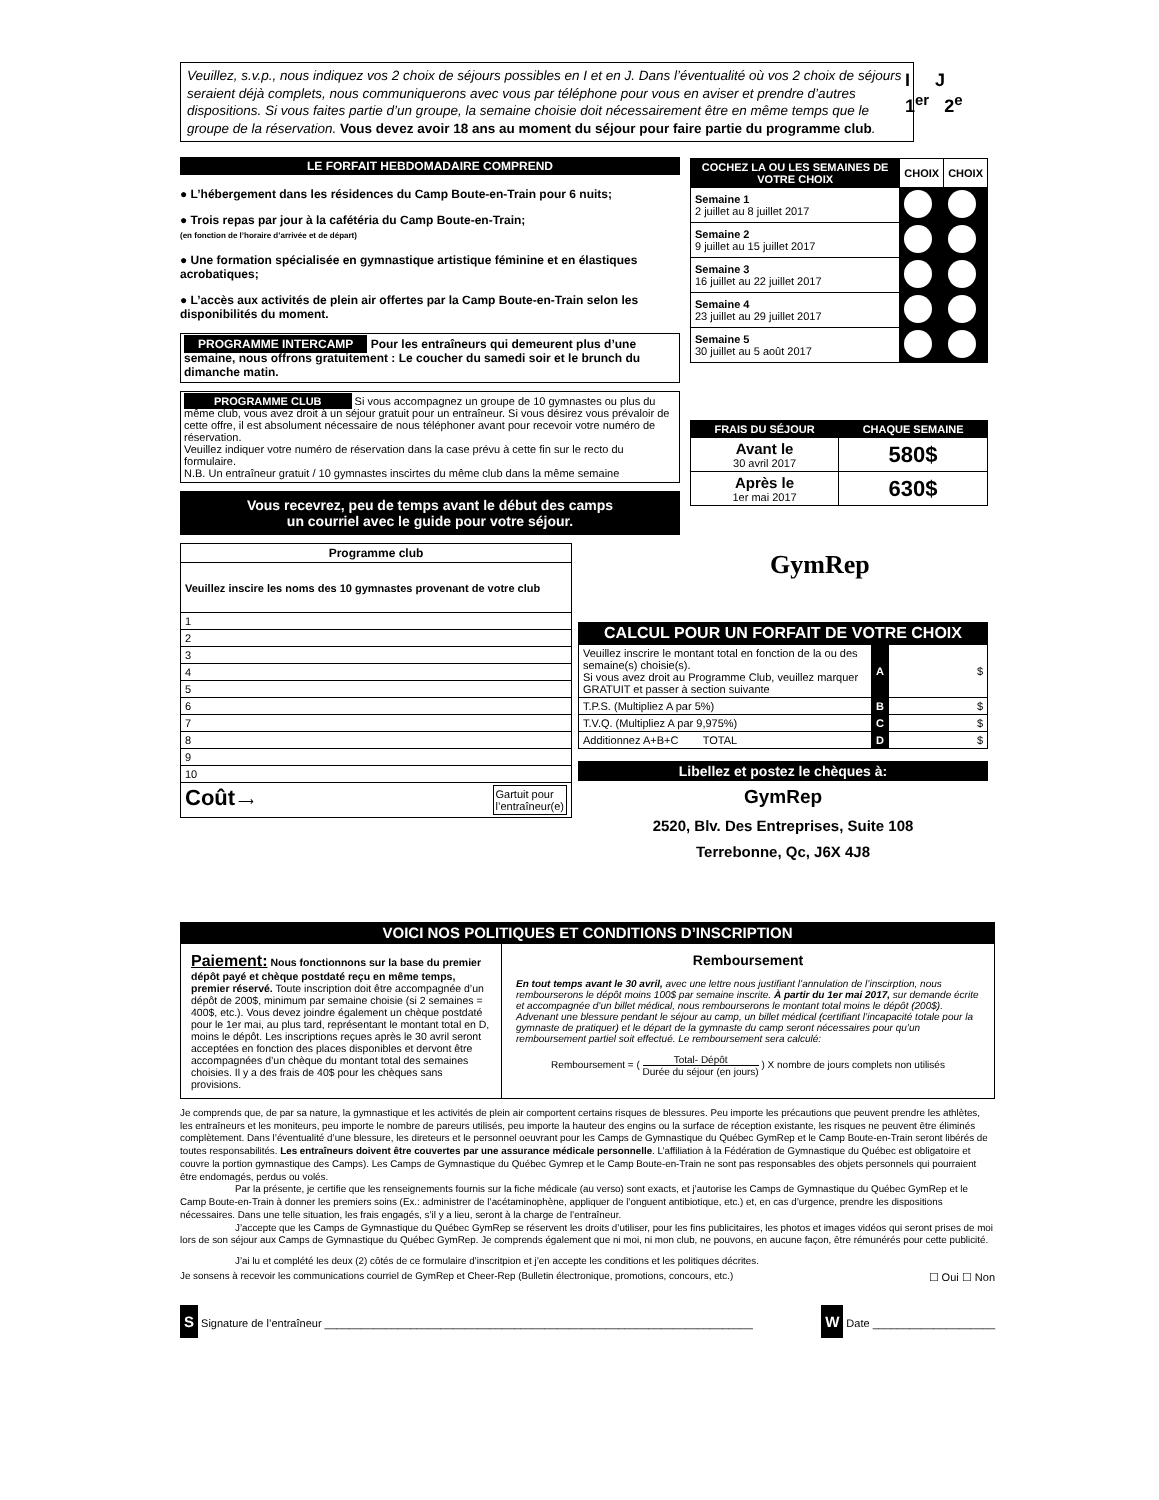Veuillez, s.v.p., nous indiquez vos 2 choix de séjours possibles en I et en J. Dans l’éventualité où vos 2 choix de séjours seraient déjà complets, nous communiquerons avec vous par téléphone pour vous en aviser et prendre d’autres dispositions. Si vous faites partie d’un groupe, la semaine choisie doit nécessairement être en même temps que le groupe de la réservation. Vous devez avoir 18 ans au moment du séjour pour faire partie du programme club.
I J
1<sup>er</sup> 2<sup>e</sup>
LE FORFAIT HEBDOMADAIRE COMPREND
● L’hébergement dans les résidences du Camp Boute-en-Train pour 6 nuits;
● Trois repas par jour à la cafétéria du Camp Boute-en-Train;
(en fonction de l’horaire d’arrivée et de départ)
● Une formation spécialisée en gymnastique artistique féminine et en élastiques acrobatiques;
● L’accès aux activités de plein air offertes par la Camp Boute-en-Train selon les disponibilités du moment.
PROGRAMME INTERCAMP Pour les entraîneurs qui demeurent plus d’une semaine, nous offrons gratuitement : Le coucher du samedi soir et le brunch du dimanche matin.
PROGRAMME CLUB Si vous accompagnez un groupe de 10 gymnastes ou plus du même club, vous avez droit à un séjour gratuit pour un entraîneur. Si vous désirez vous prévaloir de cette offre, il est absolument nécessaire de nous téléphoner avant pour recevoir votre numéro de réservation.
Veuillez indiquer votre numéro de réservation dans la case prévu à cette fin sur le recto du formulaire.
N.B. Un entraîneur gratuit / 10 gymnastes inscirtes du même club dans la même semaine
Vous recevrez, peu de temps avant le début des camps
un courriel avec le guide pour votre séjour.
| COCHEZ LA OU LES SEMAINES DE VOTRE CHOIX | CHOIX | CHOIX |
| --- | --- | --- |
| Semaine 1 2 juillet au 8 juillet 2017 | | |
| Semaine 2 9 juillet au 15 juillet 2017 | | |
| Semaine 3 16 juillet au 22 juillet 2017 | | |
| Semaine 4 23 juillet au 29 juillet 2017 | | |
| Semaine 5 30 juillet au 5 août 2017 | | |
| FRAIS DU SÉJOUR | CHAQUE SEMAINE |
| --- | --- |
| Avant le 30 avril 2017 | 580$ |
| Après le 1er mai 2017 | 630$ |
| Programme club |
| --- |
| Veuillez inscire les noms des 10 gymnastes provenant de votre club |
| 1 |
| 2 |
| 3 |
| 4 |
| 5 |
| 6 |
| 7 |
| 8 |
| 9 |
| 10 |
| Coût ⟶ Gartuit pour l’entraîneur(e) |
GymRep
CALCUL POUR UN FORFAIT DE VOTRE CHOIX
| Veuillez inscrire le montant total en fonction de la ou des semaine(s) choisie(s). Si vous avez droit au Programme Club, veuillez marquer GRATUIT et passer à section suivante | A | $ |
| T.P.S. (Multipliez A par 5%) | B | $ |
| T.V.Q. (Multipliez A par 9,975%) | C | $ |
| Additionnez A+B+C TOTAL | D | $ |
Libellez et postez le chèques à:
GymRep
2520, Blv. Des Entreprises, Suite 108
Terrebonne, Qc, J6X 4J8
VOICI NOS POLITIQUES ET CONDITIONS D’INSCRIPTION
Paiement: Nous fonctionnons sur la base du premier dépôt payé et chèque postdaté reçu en même temps, premier réservé. Toute inscription doit être accompagnée d’un dépôt de 200$, minimum par semaine choisie (si 2 semaines = 400$, etc.). Vous devez joindre également un chèque postdaté pour le 1er mai, au plus tard, représentant le montant total en D, moins le dépôt. Les inscriptions reçues après le 30 avril seront acceptées en fonction des places disponibles et dervont être accompagnées d’un chèque du montant total des semaines choisies. Il y a des frais de 40$ pour les chèques sans provisions.
Remboursement
En tout temps avant le 30 avril, avec une lettre nous justifiant l’annulation de l’inscirption, nous rembourserons le dépôt moins 100$ par semaine inscrite. À partir du 1er mai 2017, sur demande écrite et accompagnée d’un billet médical, nous rembourserons le montant total moins le dépôt (200$). Advenant une blessure pendant le séjour au camp, un billet médical (certifiant l’incapacité totale pour la gymnaste de pratiquer) et le départ de la gymnaste du camp seront nécessaires pour qu’un remboursement partiel soit effectué. Le remboursement sera calculé:
Remboursement = ( Total- Dépôt Durée du séjour (en jours) ) X nombre de jours complets non utilisés
Je comprends que, de par sa nature, la gymnastique et les activités de plein air comportent certains risques de blessures. Peu importe les précautions que peuvent prendre les athlètes, les entraîneurs et les moniteurs, peu importe le nombre de pareurs utilisés, peu importe la hauteur des engins ou la surface de réception existante, les risques ne peuvent être éliminés complètement. Dans l’éventualité d’une blessure, les direteurs et le personnel oeuvrant pour les Camps de Gymnastique du Québec GymRep et le Camp Boute-en-Train seront libérés de toutes responsabilités. Les entraîneurs doivent être couvertes par une assurance médicale personnelle. L’affiliation à la Fédération de Gymnastique du Québec est obligatoire et couvre la portion gymnastique des Camps). Les Camps de Gymnastique du Québec Gymrep et le Camp Boute-en-Train ne sont pas responsables des objets personnels qui pourraient être endomagés, perdus ou volés.
Par la présente, je certifie que les renseignements fournis sur la fiche médicale (au verso) sont exacts, et j’autorise les Camps de Gymnastique du Québec GymRep et le Camp Boute-en-Train à donner les premiers soins (Ex.: administrer de l’acétaminophène, appliquer de l’onguent antibiotique, etc.) et, en cas d’urgence, prendre les dispositions nécessaires. Dans une telle situation, les frais engagés, s’il y a lieu, seront à la charge de l’entraîneur.
J’accepte que les Camps de Gymnastique du Québec GymRep se réservent les droits d’utiliser, pour les fins publicitaires, les photos et images vidéos qui seront prises de moi lors de son séjour aux Camps de Gymnastique du Québec GymRep. Je comprends également que ni moi, ni mon club, ne pouvons, en aucune façon, être rémunérés pour cette publicité.
J’ai lu et complété les deux (2) côtés de ce formulaire d’inscritpion et j’en accepte les conditions et les politiques décrites.
Je sonsens à recevoir les communications courriel de GymRep et Cheer-Rep (Bulletin électronique, promotions, concours, etc.) ☐ Oui ☐ Non
S Signature de l’entraîneur ______________________________________________________________________
W Date ____________________